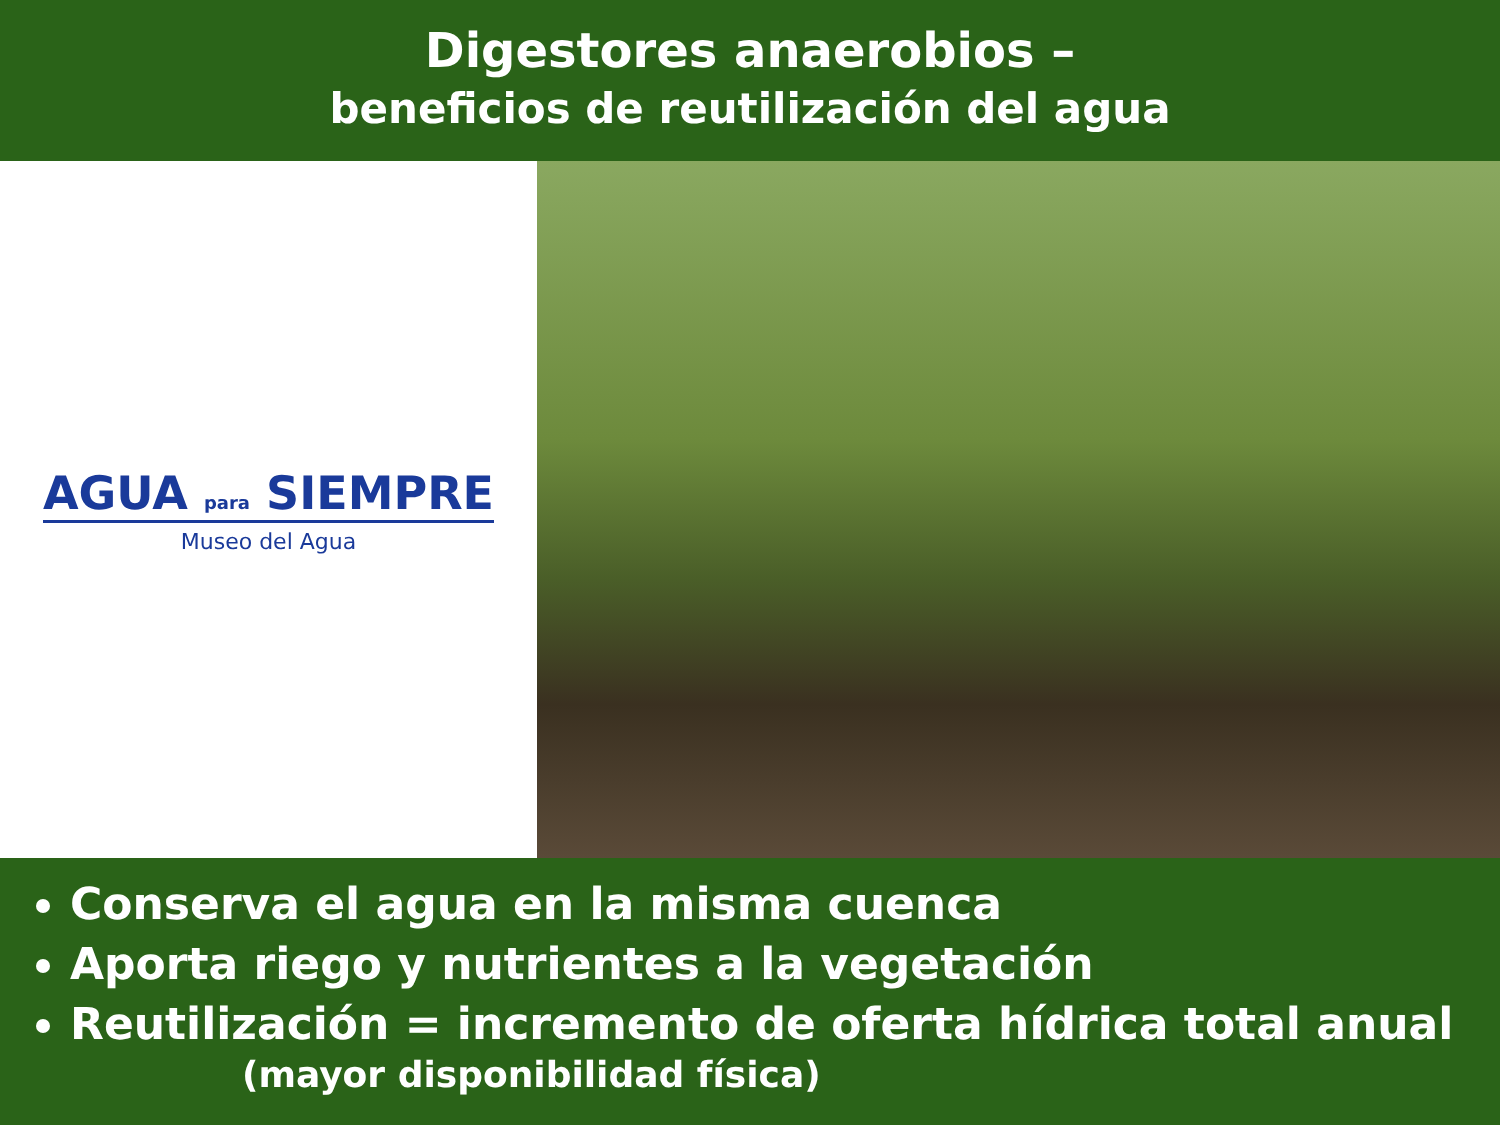Digestores anaerobios –
beneficios de reutilización del agua
AGUA para SIEMPRE
Museo del Agua
Conserva el agua en la misma cuenca
Aporta riego y nutrientes a la vegetación
Reutilización = incremento de oferta hídrica total anual
(mayor disponibilidad física)